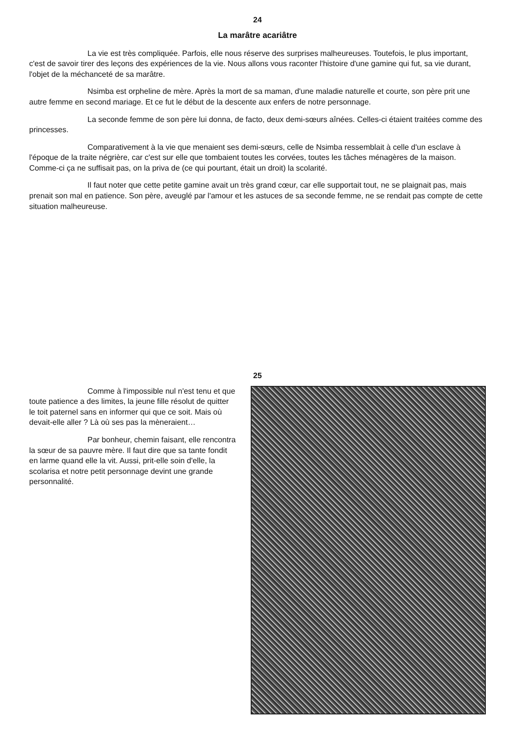24
La marâtre acariâtre
La vie est très compliquée. Parfois, elle nous réserve des surprises malheureuses. Toutefois, le plus important, c'est de savoir tirer des leçons des expériences de la vie. Nous allons vous raconter l'histoire d'une gamine qui fut, sa vie durant, l'objet de la méchanceté de sa marâtre.
Nsimba est orpheline de mère. Après la mort de sa maman, d'une maladie naturelle et courte, son père prit une autre femme en second mariage. Et ce fut le début de la descente aux enfers de notre personnage.
La seconde femme de son père lui donna, de facto, deux demi-sœurs aînées. Celles-ci étaient traitées comme des princesses.
Comparativement à la vie que menaient ses demi-sœurs, celle de Nsimba ressemblait à celle d'un esclave à l'époque de la traite négrière, car c'est sur elle que tombaient toutes les corvées, toutes les tâches ménagères de la maison. Comme-ci ça ne suffisait pas, on la priva de (ce qui pourtant, était un droit) la scolarité.
Il faut noter que cette petite gamine avait un très grand cœur, car elle supportait tout, ne se plaignait pas, mais prenait son mal en patience. Son père, aveuglé par l'amour et les astuces de sa seconde femme, ne se rendait pas compte de cette situation malheureuse.
25
Comme à l'impossible nul n'est tenu et que toute patience a des limites, la jeune fille résolut de quitter le toit paternel sans en informer qui que ce soit. Mais où devait-elle aller ? Là où ses pas la mèneraient…
Par bonheur, chemin faisant, elle rencontra la sœur de sa pauvre mère. Il faut dire que sa tante fondit en larme quand elle la vit. Aussi, prit-elle soin d'elle, la scolarisa et notre petit personnage devint une grande personnalité.